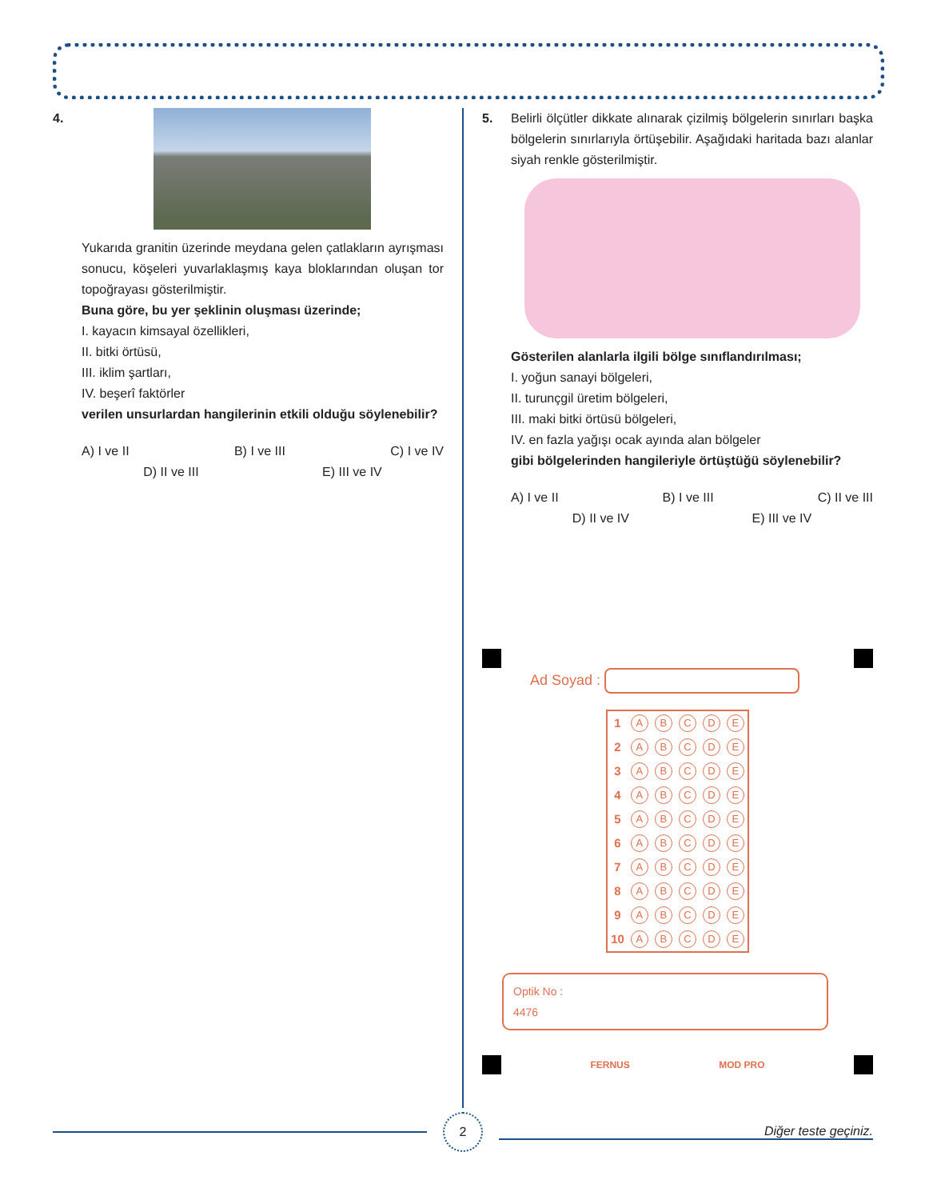4. Yukarıda granitin üzerinde meydana gelen çatlakların ayrışması sonucu, köşeleri yuvarlaklaşmış kaya bloklarından oluşan tor topoğrayası gösterilmiştir.
Buna göre, bu yer şeklinin oluşması üzerinde;
I. kayacın kimsayal özellikleri,
II. bitki örtüsü,
III. iklim şartları,
IV. beşerî faktörler
verilen unsurlardan hangilerinin etkili olduğu söylenebilir?
A) I ve II B) I ve III C) I ve IV
D) II ve III E) III ve IV
5. Belirli ölçütler dikkate alınarak çizilmiş bölgelerin sınırları başka bölgelerin sınırlarıyla örtüşebilir. Aşağıdaki haritada bazı alanlar siyah renkle gösterilmiştir.
Gösterilen alanlarla ilgili bölge sınıflandırılması;
I. yoğun sanayi bölgeleri,
II. turunçgil üretim bölgeleri,
III. maki bitki örtüsü bölgeleri,
IV. en fazla yağışı ocak ayında alan bölgeler
gibi bölgelerinden hangileriyle örtüştüğü söylenebilir?
A) I ve II B) I ve III C) II ve III
D) II ve IV E) III ve IV
Ad Soyad :
| 1 | A | B | C | D | E |
| 2 | A | B | C | D | E |
| 3 | A | B | C | D | E |
| 4 | A | B | C | D | E |
| 5 | A | B | C | D | E |
| 6 | A | B | C | D | E |
| 7 | A | B | C | D | E |
| 8 | A | B | C | D | E |
| 9 | A | B | C | D | E |
| 10 | A | B | C | D | E |
Optik No :
4476
FERNUS MOD PRO
2
Diğer teste geçiniz.